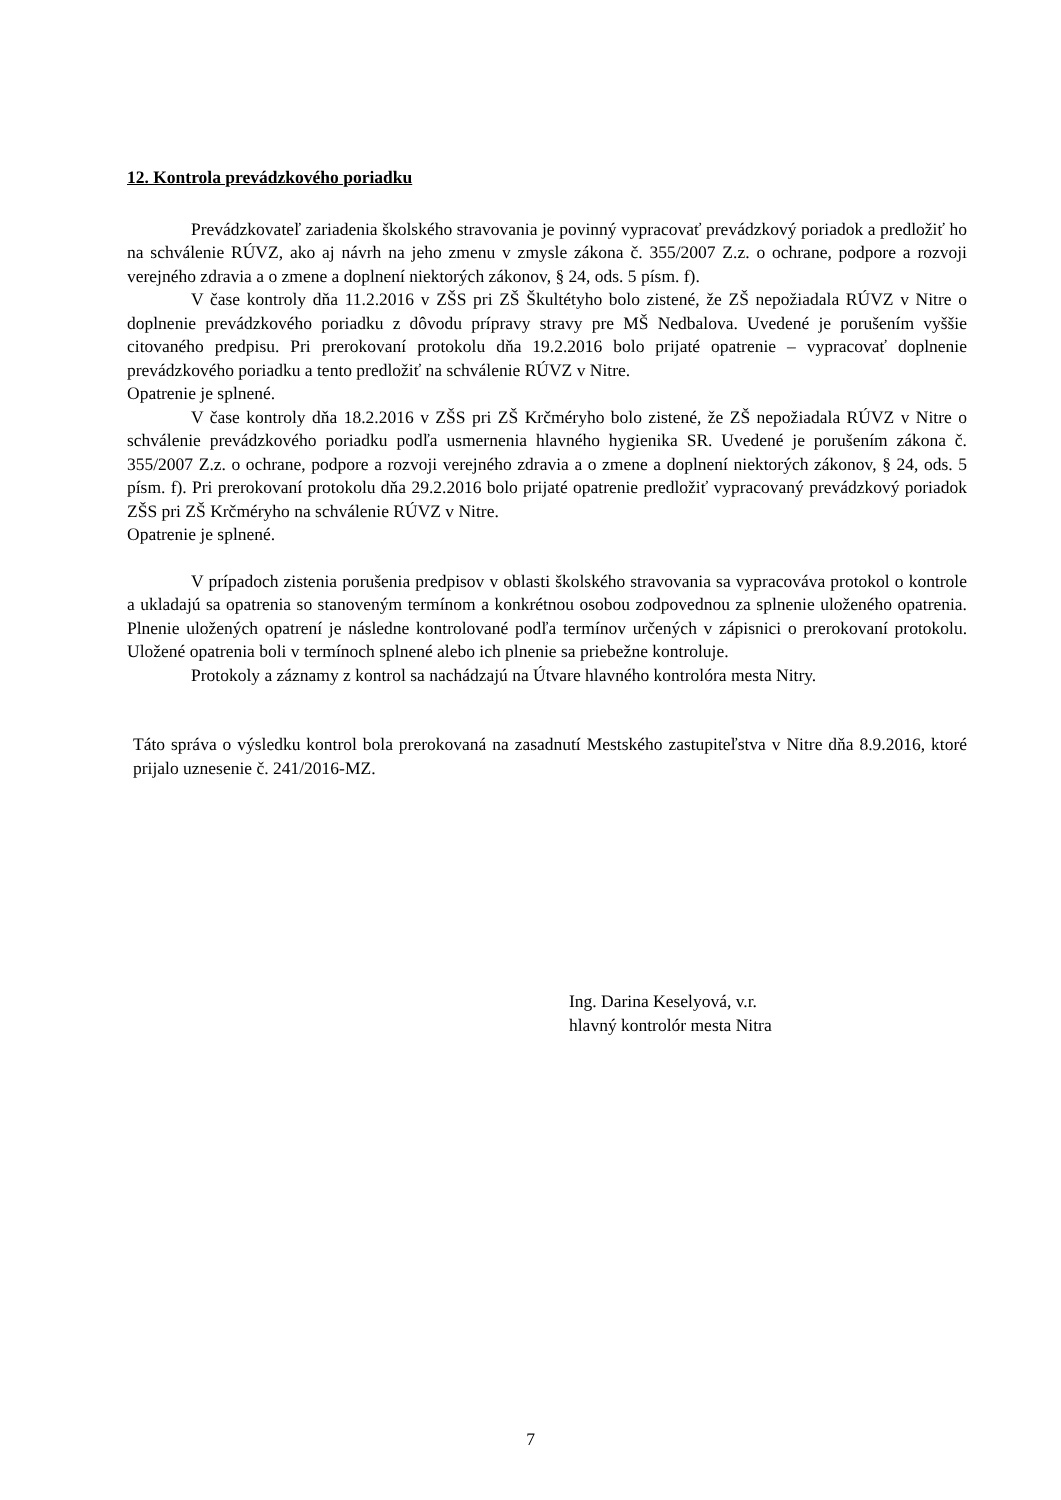12. Kontrola prevádzkového poriadku
Prevádzkovateľ zariadenia školského stravovania je povinný vypracovať prevádzkový poriadok a predložiť ho na schválenie RÚVZ, ako aj návrh na jeho zmenu v zmysle zákona č. 355/2007 Z.z. o ochrane, podpore a rozvoji verejného zdravia a o zmene a doplnení niektorých zákonov, § 24, ods. 5 písm. f).
V čase kontroly dňa 11.2.2016 v ZŠS pri ZŠ Škultétyho bolo zistené, že ZŠ nepožiadala RÚVZ v Nitre o doplnenie prevádzkového poriadku z dôvodu prípravy stravy pre MŠ Nedbalova. Uvedené je porušením vyššie citovaného predpisu. Pri prerokovaní protokolu dňa 19.2.2016 bolo prijaté opatrenie – vypracovať doplnenie prevádzkového poriadku a tento predložiť na schválenie RÚVZ v Nitre.
Opatrenie je splnené.
V čase kontroly dňa 18.2.2016 v ZŠS pri ZŠ Krčméryho bolo zistené, že ZŠ nepožiadala RÚVZ v Nitre o schválenie prevádzkového poriadku podľa usmernenia hlavného hygienika SR. Uvedené je porušením zákona č. 355/2007 Z.z. o ochrane, podpore a rozvoji verejného zdravia a o zmene a doplnení niektorých zákonov, § 24, ods. 5 písm. f). Pri prerokovaní protokolu dňa 29.2.2016 bolo prijaté opatrenie predložiť vypracovaný prevádzkový poriadok ZŠS pri ZŠ Krčméryho na schválenie RÚVZ v Nitre.
Opatrenie je splnené.
V prípadoch zistenia porušenia predpisov v oblasti školského stravovania sa vypracováva protokol o kontrole a ukladajú sa opatrenia so stanoveným termínom a konkrétnou osobou zodpovednou za splnenie uloženého opatrenia. Plnenie uložených opatrení je následne kontrolované podľa termínov určených v zápisnici o prerokovaní protokolu. Uložené opatrenia boli v termínoch splnené alebo ich plnenie sa priebežne kontroluje.
Protokoly a záznamy z kontrol sa nachádzajú na Útvare hlavného kontrolóra mesta Nitry.
Táto správa o výsledku kontrol bola prerokovaná na zasadnutí Mestského zastupiteľstva v Nitre dňa 8.9.2016, ktoré prijalo uznesenie č. 241/2016-MZ.
Ing. Darina Keselyová, v.r.
hlavný kontrolór mesta Nitra
7